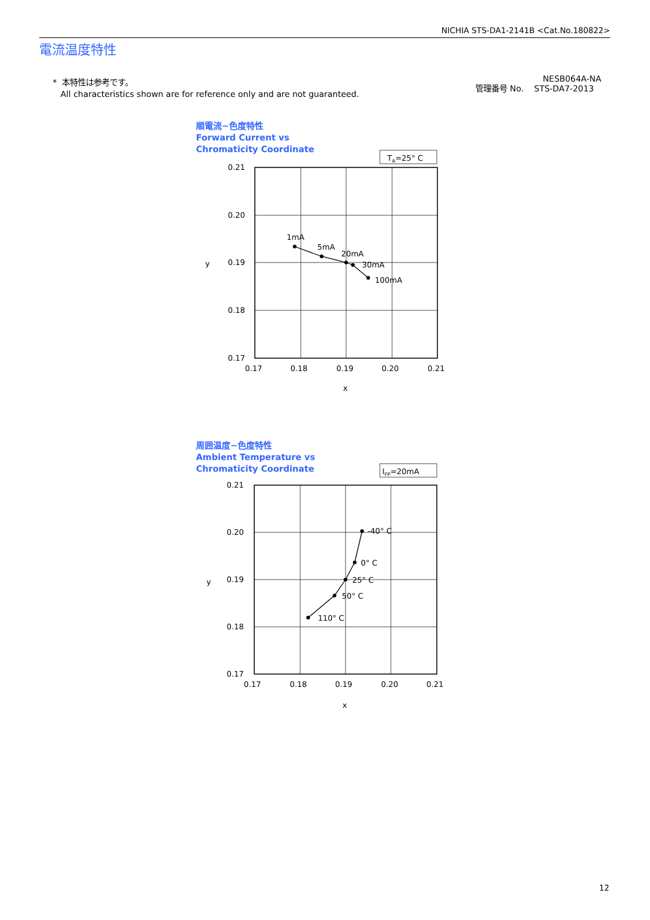NICHIA STS-DA1-2141B <Cat.No.180822>
電流温度特性
* 本特性は参考です。
All characteristics shown are for reference only and are not guaranteed.
NESB064A-NA
管理番号 No. STS-DA7-2013
順電流−色度特性
Forward Current vs
Chromaticity Coordinate
周囲温度−色度特性
Ambient Temperature vs
Chromaticity Coordinate
TA=25° C
0.21
0.20
0.19
0.18
0.17
0.17
0.18
0.19
0.20
0.21
x
y
1mA
5mA
20mA
30mA
100mA
IFP=20mA
0.21
0.20
0.19
0.18
0.17
0.17
0.18
0.19
0.20
0.21
x
y
-40° C
0° C
25° C
50° C
110° C
12